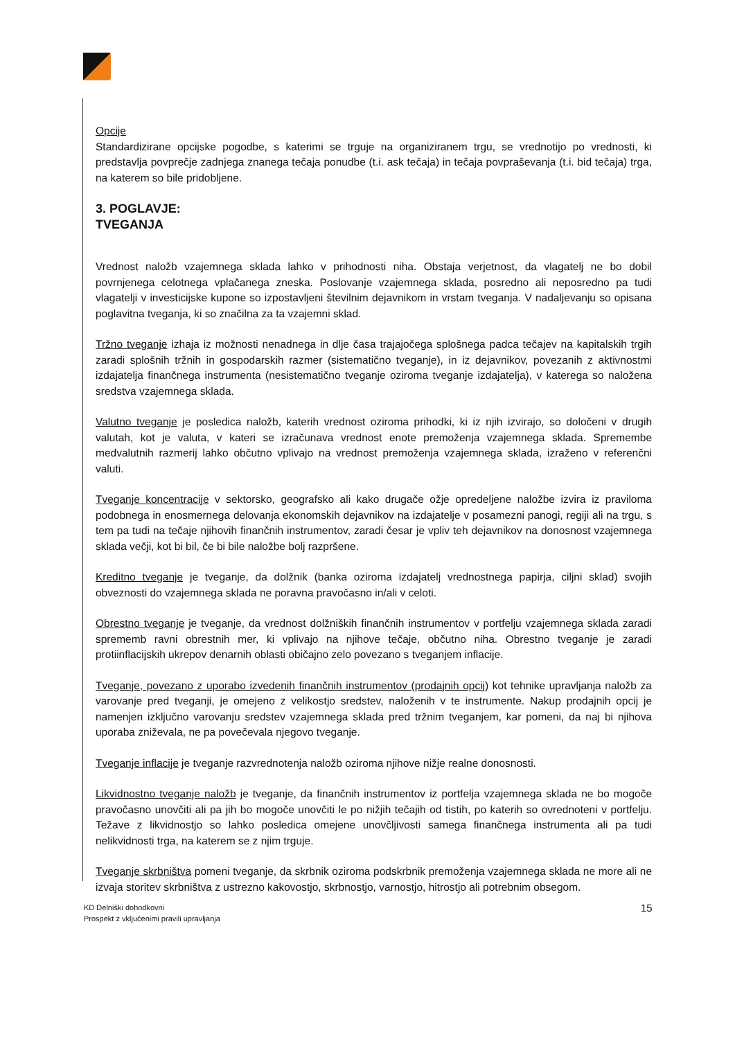Opcije
Standardizirane opcijske pogodbe, s katerimi se trguje na organiziranem trgu, se vrednotijo po vrednosti, ki predstavlja povprečje zadnjega znanega tečaja ponudbe (t.i. ask tečaja) in tečaja povpraševanja (t.i. bid tečaja) trga, na katerem so bile pridobljene.
3. POGLAVJE:
TVEGANJA
Vrednost naložb vzajemnega sklada lahko v prihodnosti niha. Obstaja verjetnost, da vlagatelj ne bo dobil povrnjenega celotnega vplačanega zneska. Poslovanje vzajemnega sklada, posredno ali neposredno pa tudi vlagatelji v investicijske kupone so izpostavljeni številnim dejavnikom in vrstam tveganja. V nadaljevanju so opisana poglavitna tveganja, ki so značilna za ta vzajemni sklad.
Tržno tveganje izhaja iz možnosti nenadnega in dlje časa trajajočega splošnega padca tečajev na kapitalskih trgih zaradi splošnih tržnih in gospodarskih razmer (sistematično tveganje), in iz dejavnikov, povezanih z aktivnostmi izdajatelja finančnega instrumenta (nesistematično tveganje oziroma tveganje izdajatelja), v katerega so naložena sredstva vzajemnega sklada.
Valutno tveganje je posledica naložb, katerih vrednost oziroma prihodki, ki iz njih izvirajo, so določeni v drugih valutah, kot je valuta, v kateri se izračunava vrednost enote premoženja vzajemnega sklada. Spremembe medvalutnih razmerij lahko občutno vplivajo na vrednost premoženja vzajemnega sklada, izraženo v referenčni valuti.
Tveganje koncentracije v sektorsko, geografsko ali kako drugače ožje opredeljene naložbe izvira iz praviloma podobnega in enosmernega delovanja ekonomskih dejavnikov na izdajatelje v posamezni panogi, regiji ali na trgu, s tem pa tudi na tečaje njihovih finančnih instrumentov, zaradi česar je vpliv teh dejavnikov na donosnost vzajemnega sklada večji, kot bi bil, če bi bile naložbe bolj razpršene.
Kreditno tveganje je tveganje, da dolžnik (banka oziroma izdajatelj vrednostnega papirja, ciljni sklad) svojih obveznosti do vzajemnega sklada ne poravna pravočasno in/ali v celoti.
Obrestno tveganje je tveganje, da vrednost dolžniških finančnih instrumentov v portfelju vzajemnega sklada zaradi sprememb ravni obrestnih mer, ki vplivajo na njihove tečaje, občutno niha. Obrestno tveganje je zaradi protiinflacijskih ukrepov denarnih oblasti običajno zelo povezano s tveganjem inflacije.
Tveganje, povezano z uporabo izvedenih finančnih instrumentov (prodajnih opcij) kot tehnike upravljanja naložb za varovanje pred tveganji, je omejeno z velikostjo sredstev, naloženih v te instrumente. Nakup prodajnih opcij je namenjen izključno varovanju sredstev vzajemnega sklada pred tržnim tveganjem, kar pomeni, da naj bi njihova uporaba zniževala, ne pa povečevala njegovo tveganje.
Tveganje inflacije je tveganje razvrednotenja naložb oziroma njihove nižje realne donosnosti.
Likvidnostno tveganje naložb je tveganje, da finančnih instrumentov iz portfelja vzajemnega sklada ne bo mogoče pravočasno unovčiti ali pa jih bo mogoče unovčiti le po nižjih tečajih od tistih, po katerih so ovrednoteni v portfelju. Težave z likvidnostjo so lahko posledica omejene unovčljivosti samega finančnega instrumenta ali pa tudi nelikvidnosti trga, na katerem se z njim trguje.
Tveganje skrbništva pomeni tveganje, da skrbnik oziroma podskrbnik premoženja vzajemnega sklada ne more ali ne izvaja storitev skrbništva z ustrezno kakovostjo, skrbnostjo, varnostjo, hitrostjo ali potrebnim obsegom.
KD Delniški dohodkovni
Prospekt z vključenimi pravili upravljanja
15